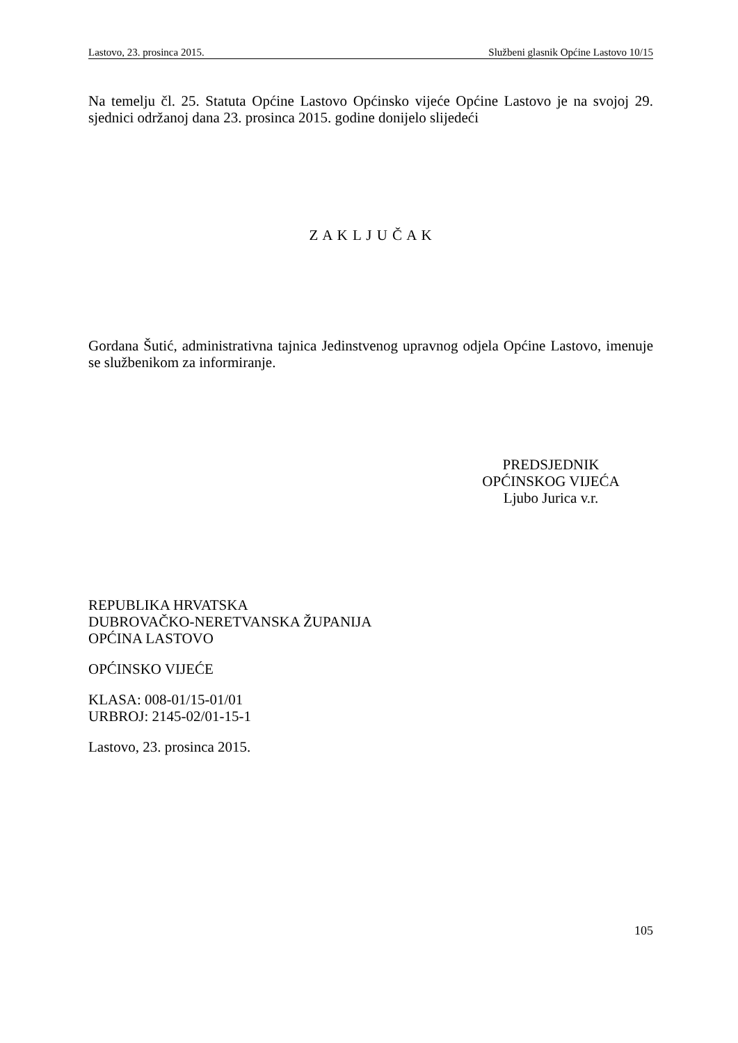Lastovo, 23. prosinca 2015. Službeni glasnik Općine Lastovo 10/15
Na temelju čl. 25. Statuta Općine Lastovo Općinsko vijeće Općine Lastovo je na svojoj 29. sjednici održanoj dana 23. prosinca 2015. godine donijelo slijedeći
Z A K L J U Č A K
Gordana Šutić, administrativna tajnica Jedinstvenog upravnog odjela Općine Lastovo, imenuje se službenikom za informiranje.
PREDSJEDNIK
OPĆINSKOG VIJEĆA
Ljubo Jurica v.r.
REPUBLIKA HRVATSKA
DUBROVAČKO-NERETVANSKA ŽUPANIJA
OPĆINA LASTOVO
OPĆINSKO VIJEĆE
KLASA: 008-01/15-01/01
URBROJ: 2145-02/01-15-1
Lastovo, 23. prosinca 2015.
105